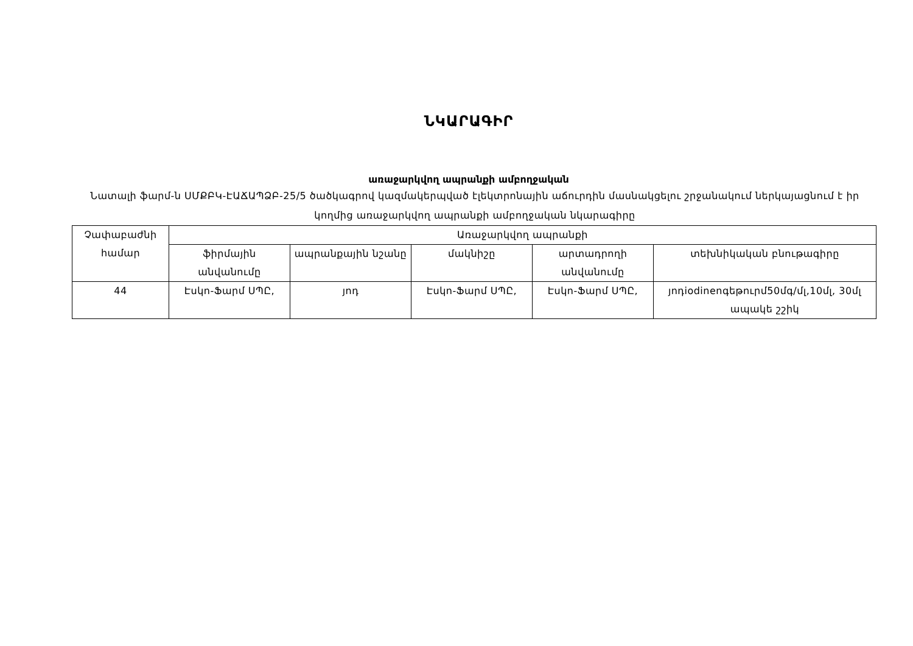ՆԿԱՐԱԳԻՐ
առաջարկվող ապրանքի ամբողջական
Նատալի ֆարմ-ն ՍՄՔԲԿ-ԷԱՃԱՊՁԲ-25/5 ծածկագրով կազմակերպված էլեկտրոնային աճուրդին մասնակցելու շրջանակում ներկայացնում է իր կողմից առաջարկվող ապրանքի ամբողջական նկարագիրը
| Չափաբաժնի համար | Առաջարկվող ապրանքի | | | | |
| | ֆիրմային անվանումը | ապրանքային նշանը | մակնիշը | արտադրողի անվանումը | տեխնիկական բնութագիրը |
| 44 | Էսկո-Ֆարմ ՍՊԸ, | յոդ | Էսկո-Ֆարմ ՍՊԸ, | Էսկո-Ֆարմ ՍՊԸ, | յոդiodineոգեթուրմ50մգ/մլ,10մլ, 30մլ ապակե շշիկ |